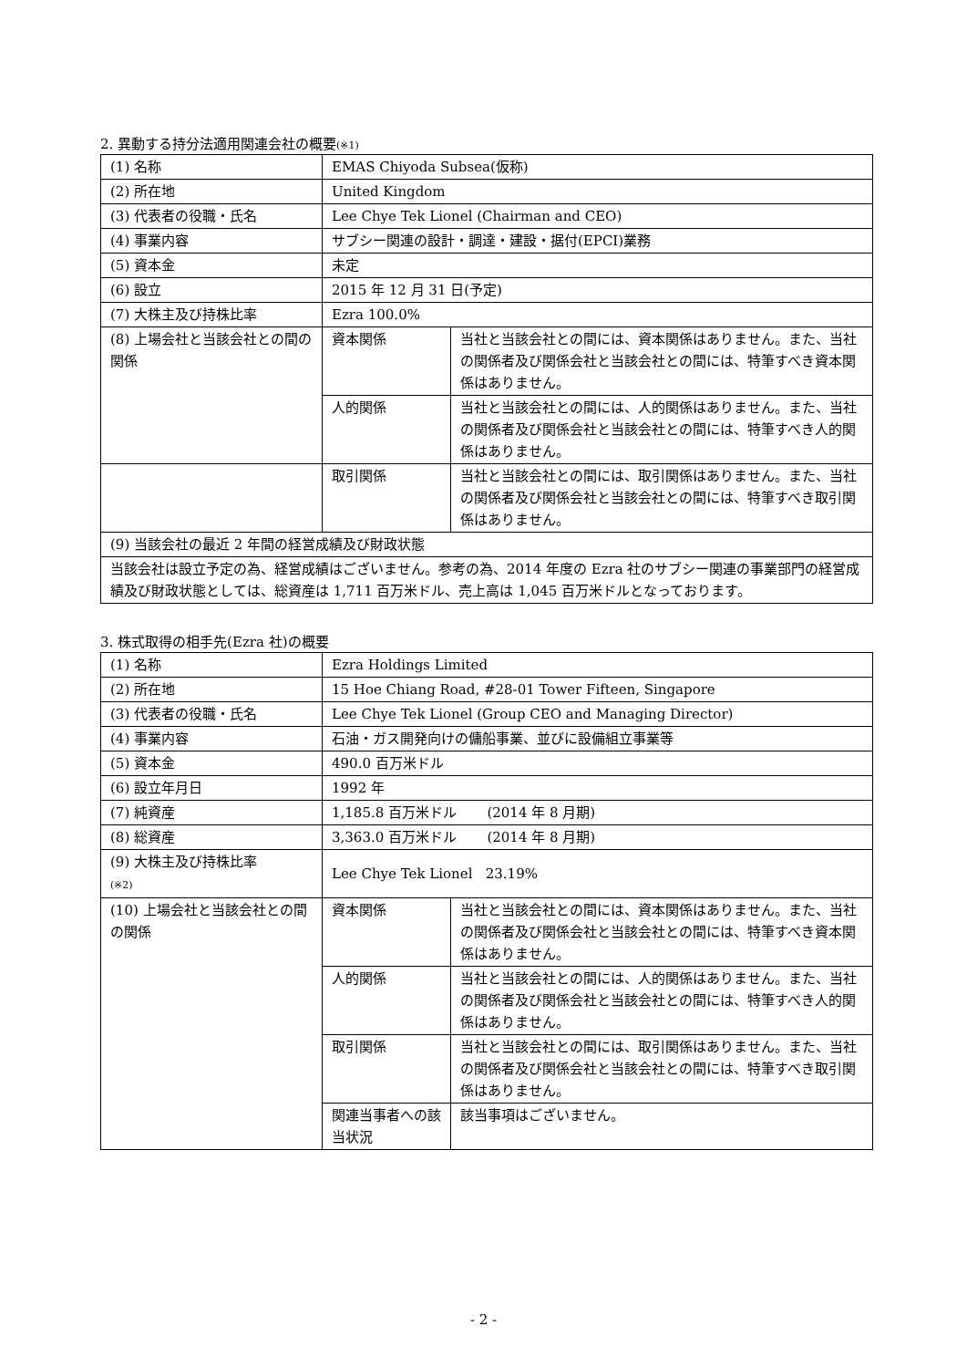2. 異動する持分法適用関連会社の概要(※1)
| (1) 名称 | EMAS Chiyoda Subsea(仮称) | |
| (2) 所在地 | United Kingdom | |
| (3) 代表者の役職・氏名 | Lee Chye Tek Lionel (Chairman and CEO) | |
| (4) 事業内容 | サブシー関連の設計・調達・建設・据付(EPCI)業務 | |
| (5) 資本金 | 未定 | |
| (6) 設立 | 2015 年 12 月 31 日(予定) | |
| (7) 大株主及び持株比率 | Ezra 100.0% | |
| (8) 上場会社と当該会社との間の関係 | 資本関係 | 当社と当該会社との間には、資本関係はありません。また、当社の関係者及び関係会社と当該会社との間には、特筆すべき資本関係はありません。 |
| | 人的関係 | 当社と当該会社との間には、人的関係はありません。また、当社の関係者及び関係会社と当該会社との間には、特筆すべき人的関係はありません。 |
| | 取引関係 | 当社と当該会社との間には、取引関係はありません。また、当社の関係者及び関係会社と当該会社との間には、特筆すべき取引関係はありません。 |
| (9) 当該会社の最近 2 年間の経営成績及び財政状態 | | |
| 当該会社は設立予定の為、経営成績はございません。参考の為、2014 年度の Ezra 社のサブシー関連の事業部門の経営成績及び財政状態としては、総資産は 1,711 百万米ドル、売上高は 1,045 百万米ドルとなっております。 | | |
3. 株式取得の相手先(Ezra 社)の概要
| (1) 名称 | Ezra Holdings Limited | |
| (2) 所在地 | 15 Hoe Chiang Road, #28-01 Tower Fifteen, Singapore | |
| (3) 代表者の役職・氏名 | Lee Chye Tek Lionel (Group CEO and Managing Director) | |
| (4) 事業内容 | 石油・ガス開発向けの傭船事業、並びに設備組立事業等 | |
| (5) 資本金 | 490.0 百万米ドル | |
| (6) 設立年月日 | 1992 年 | |
| (7) 純資産 | 1,185.8 百万米ドル (2014 年 8 月期) | |
| (8) 総資産 | 3,363.0 百万米ドル (2014 年 8 月期) | |
| (9) 大株主及び持株比率 (※2) | Lee Chye Tek Lionel 23.19% | |
| (10) 上場会社と当該会社との間の関係 | 資本関係 | 当社と当該会社との間には、資本関係はありません。また、当社の関係者及び関係会社と当該会社との間には、特筆すべき資本関係はありません。 |
| | 人的関係 | 当社と当該会社との間には、人的関係はありません。また、当社の関係者及び関係会社と当該会社との間には、特筆すべき人的関係はありません。 |
| | 取引関係 | 当社と当該会社との間には、取引関係はありません。また、当社の関係者及び関係会社と当該会社との間には、特筆すべき取引関係はありません。 |
| | 関連当事者への該当状況 | 該当事項はございません。 |
- 2 -